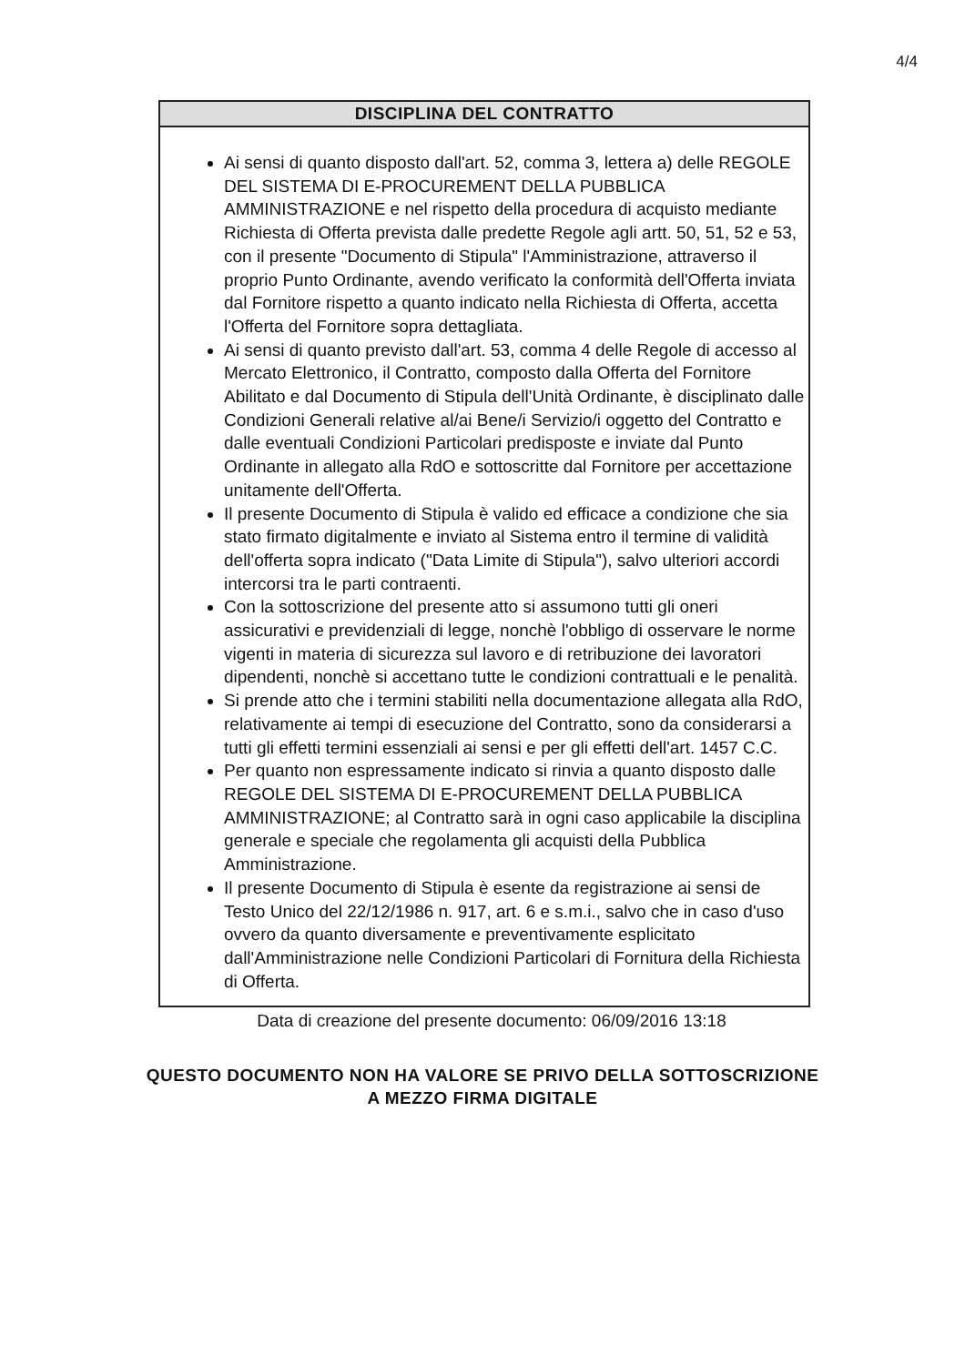4/4
DISCIPLINA DEL CONTRATTO
Ai sensi di quanto disposto dall'art. 52, comma 3, lettera a) delle REGOLE DEL SISTEMA DI E-PROCUREMENT DELLA PUBBLICA AMMINISTRAZIONE e nel rispetto della procedura di acquisto mediante Richiesta di Offerta prevista dalle predette Regole agli artt. 50, 51, 52 e 53, con il presente "Documento di Stipula" l'Amministrazione, attraverso il proprio Punto Ordinante, avendo verificato la conformità dell'Offerta inviata dal Fornitore rispetto a quanto indicato nella Richiesta di Offerta, accetta l'Offerta del Fornitore sopra dettagliata.
Ai sensi di quanto previsto dall'art. 53, comma 4 delle Regole di accesso al Mercato Elettronico, il Contratto, composto dalla Offerta del Fornitore Abilitato e dal Documento di Stipula dell'Unità Ordinante, è disciplinato dalle Condizioni Generali relative al/ai Bene/i Servizio/i oggetto del Contratto e dalle eventuali Condizioni Particolari predisposte e inviate dal Punto Ordinante in allegato alla RdO e sottoscritte dal Fornitore per accettazione unitamente dell'Offerta.
Il presente Documento di Stipula è valido ed efficace a condizione che sia stato firmato digitalmente e inviato al Sistema entro il termine di validità dell'offerta sopra indicato ("Data Limite di Stipula"), salvo ulteriori accordi intercorsi tra le parti contraenti.
Con la sottoscrizione del presente atto si assumono tutti gli oneri assicurativi e previdenziali di legge, nonchè l'obbligo di osservare le norme vigenti in materia di sicurezza sul lavoro e di retribuzione dei lavoratori dipendenti, nonchè si accettano tutte le condizioni contrattuali e le penalità.
Si prende atto che i termini stabiliti nella documentazione allegata alla RdO, relativamente ai tempi di esecuzione del Contratto, sono da considerarsi a tutti gli effetti termini essenziali ai sensi e per gli effetti dell'art. 1457 C.C.
Per quanto non espressamente indicato si rinvia a quanto disposto dalle REGOLE DEL SISTEMA DI E-PROCUREMENT DELLA PUBBLICA AMMINISTRAZIONE; al Contratto sarà in ogni caso applicabile la disciplina generale e speciale che regolamenta gli acquisti della Pubblica Amministrazione.
Il presente Documento di Stipula è esente da registrazione ai sensi de Testo Unico del 22/12/1986 n. 917, art. 6 e s.m.i., salvo che in caso d'uso ovvero da quanto diversamente e preventivamente esplicitato dall'Amministrazione nelle Condizioni Particolari di Fornitura della Richiesta di Offerta.
Data di creazione del presente documento: 06/09/2016 13:18
QUESTO DOCUMENTO NON HA VALORE SE PRIVO DELLA SOTTOSCRIZIONE
A MEZZO FIRMA DIGITALE